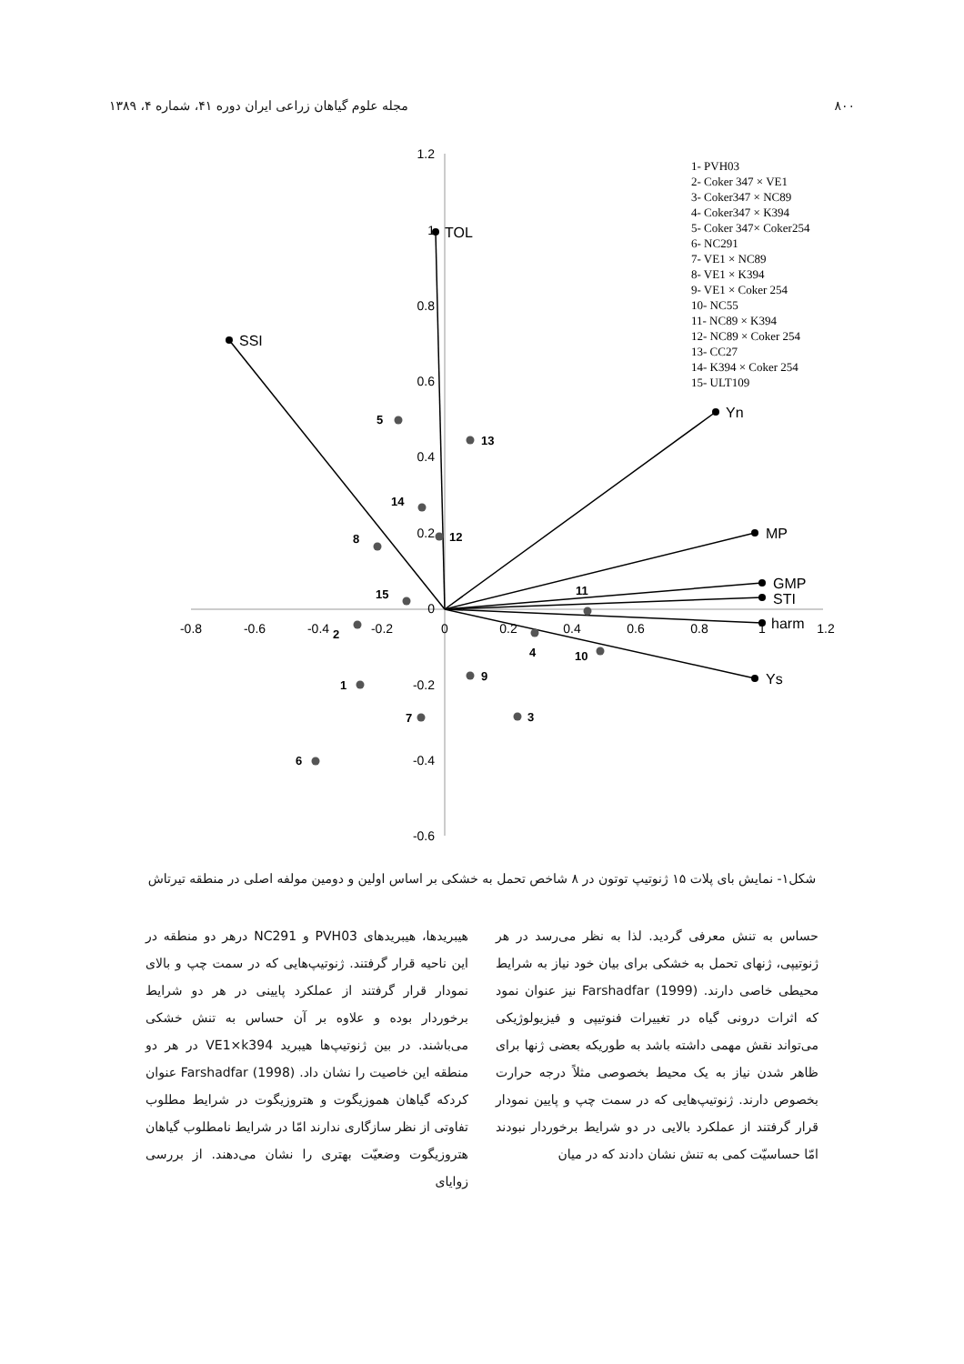۸۰۰ مجله علوم گیاهان زراعی ایران دوره ۴۱، شماره ۴، ۱۳۸۹
1.2
1
0.8
0.6
0.4
0.2
0
-0.2
-0.4
-0.6
-0.8
-0.6
-0.4
-0.2
0
0.2
0.4
0.6
0.8
1
1.2
TOL
SSI
Yn
MP
GMP
STI
harm
Ys
5
13
14
12
8
15
11
2
4
10
9
1
7
3
6
1- PVH03
2- Coker 347 × VE1
3- Coker347 × NC89
4- Coker347 × K394
5- Coker 347× Coker254
6- NC291
7- VE1 × NC89
8- VE1 × K394
9- VE1 × Coker 254
10- NC55
11- NC89 × K394
12- NC89 × Coker 254
13- CC27
14- K394 × Coker 254
15- ULT109
شکل۱- نمایش بای پلات ۱۵ ژنوتیپ توتون در ۸ شاخص تحمل به خشکی بر اساس اولین و دومین مولفه اصلی در منطقه تیرتاش
حساس به تنش معرفی گردید. لذا به نظر می‌رسد در هر ژنوتیپی، ژنهای تحمل به خشکی برای بیان خود نیاز به شرایط محیطی خاصی دارند. Farshadfar (1999) نیز عنوان نمود که اثرات درونی گیاه در تغییرات فنوتیپی و فیزیولوژیکی می‌تواند نقش مهمی داشته باشد به طوریکه بعضی ژنها برای ظاهر شدن نیاز به یک محیط بخصوصی مثلاً درجه حرارت بخصوص دارند. ژنوتیپ‌هایی که در سمت چپ و پایین نمودار قرار گرفتند از عملکرد بالایی در دو شرایط برخوردار نبودند امّا حساسیّت کمی به تنش نشان دادند که در میان
هیبریدها، هیبریدهای PVH03 و NC291 درهر دو منطقه در این ناحیه قرار گرفتند. ژنوتیپ‌هایی که در سمت چپ و بالای نمودار قرار گرفتند از عملکرد پایینی در هر دو شرایط برخوردار بوده و علاوه بر آن حساس به تنش خشکی می‌باشند. در بین ژنوتیپ‌ها هیبرید VE1×k394 در هر دو منطقه این خاصیت را نشان داد. Farshadfar (1998) عنوان کردکه گیاهان هموزیگوت و هتروزیگوت در شرایط مطلوب تفاوتی از نظر سازگاری ندارند امّا در شرایط نامطلوب گیاهان هتروزیگوت وضعیّت بهتری را نشان می‌دهند. از بررسی زوایای